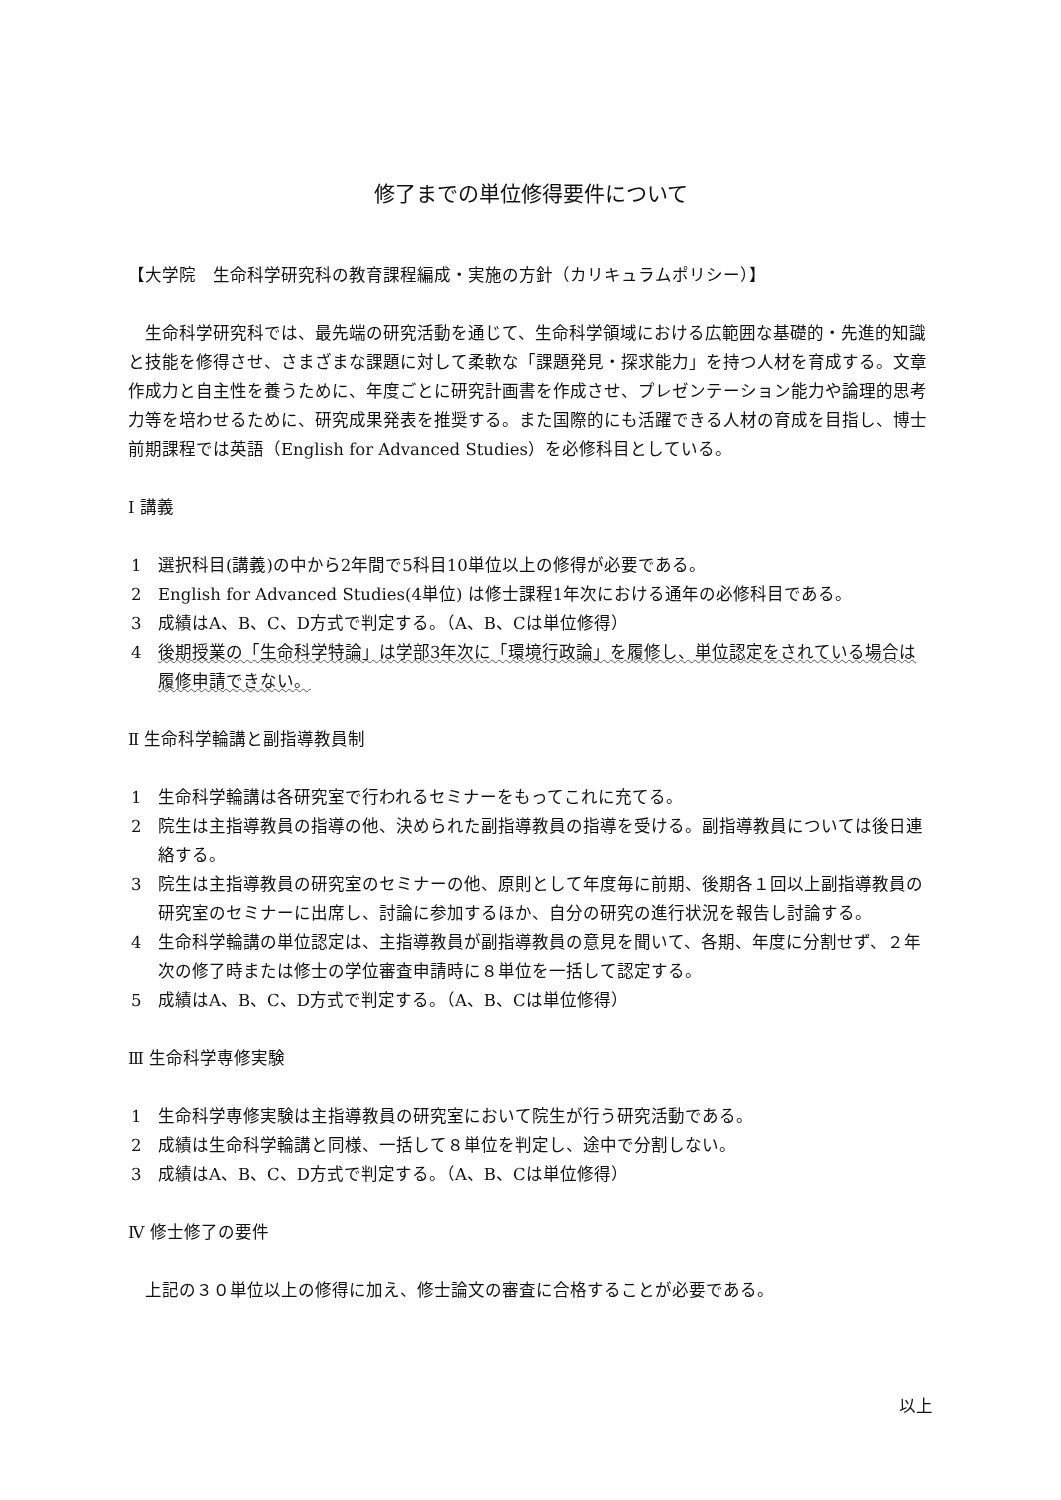修了までの単位修得要件について
【大学院　生命科学研究科の教育課程編成・実施の方針（カリキュラムポリシー）】
　生命科学研究科では、最先端の研究活動を通じて、生命科学領域における広範囲な基礎的・先進的知識と技能を修得させ、さまざまな課題に対して柔軟な「課題発見・探求能力」を持つ人材を育成する。文章作成力と自主性を養うために、年度ごとに研究計画書を作成させ、プレゼンテーション能力や論理的思考力等を培わせるために、研究成果発表を推奨する。また国際的にも活躍できる人材の育成を目指し、博士前期課程では英語（English for Advanced Studies）を必修科目としている。
Ⅰ 講義
1 選択科目(講義)の中から2年間で5科目10単位以上の修得が必要である。
2 English for Advanced Studies(4単位) は修士課程1年次における通年の必修科目である。
3 成績はA、B、C、D方式で判定する。（A、B、Cは単位修得）
4 後期授業の「生命科学特論」は学部3年次に「環境行政論」を履修し、単位認定をされている場合は履修申請できない。
Ⅱ 生命科学輪講と副指導教員制
1 生命科学輪講は各研究室で行われるセミナーをもってこれに充てる。
2 院生は主指導教員の指導の他、決められた副指導教員の指導を受ける。副指導教員については後日連絡する。
3 院生は主指導教員の研究室のセミナーの他、原則として年度毎に前期、後期各１回以上副指導教員の研究室のセミナーに出席し、討論に参加するほか、自分の研究の進行状況を報告し討論する。
4 生命科学輪講の単位認定は、主指導教員が副指導教員の意見を聞いて、各期、年度に分割せず、２年次の修了時または修士の学位審査申請時に８単位を一括して認定する。
5 成績はA、B、C、D方式で判定する。（A、B、Cは単位修得）
Ⅲ 生命科学専修実験
1 生命科学専修実験は主指導教員の研究室において院生が行う研究活動である。
2 成績は生命科学輪講と同様、一括して８単位を判定し、途中で分割しない。
3 成績はA、B、C、D方式で判定する。（A、B、Cは単位修得）
Ⅳ 修士修了の要件
　上記の３０単位以上の修得に加え、修士論文の審査に合格することが必要である。
以上